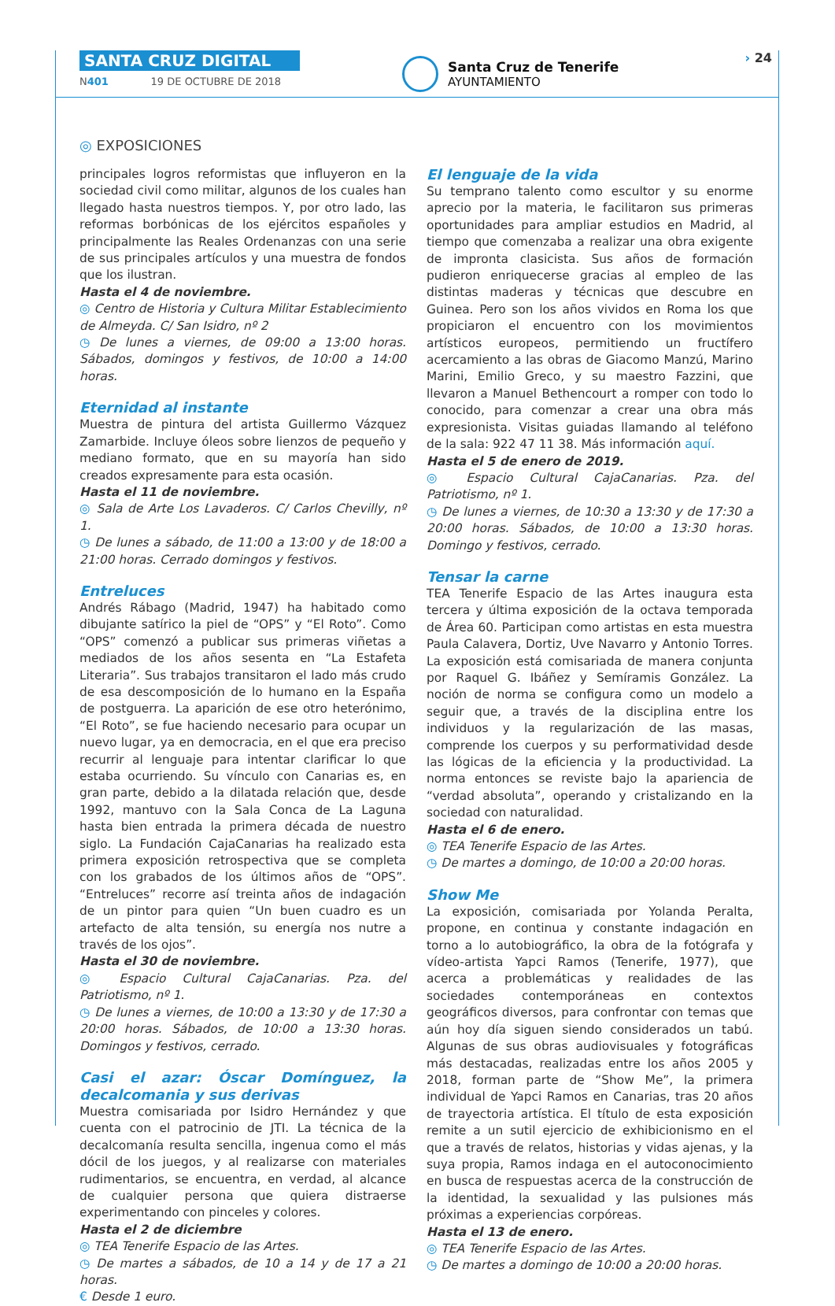SANTA CRUZ DIGITAL
N401 19 DE OCTUBRE DE 2018
Santa Cruz de Tenerife
AYUNTAMIENTO
› 24
◎ EXPOSICIONES
principales logros reformistas que influyeron en la sociedad civil como militar, algunos de los cuales han llegado hasta nuestros tiempos. Y, por otro lado, las reformas borbónicas de los ejércitos españoles y principalmente las Reales Ordenanzas con una serie de sus principales artículos y una muestra de fondos que los ilustran.
Hasta el 4 de noviembre.
◎ Centro de Historia y Cultura Militar Establecimiento de Almeyda. C/ San Isidro, nº 2
◷ De lunes a viernes, de 09:00 a 13:00 horas. Sábados, domingos y festivos, de 10:00 a 14:00 horas.
Eternidad al instante
Muestra de pintura del artista Guillermo Vázquez Zamarbide. Incluye óleos sobre lienzos de pequeño y mediano formato, que en su mayoría han sido creados expresamente para esta ocasión.
Hasta el 11 de noviembre.
◎ Sala de Arte Los Lavaderos. C/ Carlos Chevilly, nº 1.
◷ De lunes a sábado, de 11:00 a 13:00 y de 18:00 a 21:00 horas. Cerrado domingos y festivos.
Entreluces
Andrés Rábago (Madrid, 1947) ha habitado como dibujante satírico la piel de “OPS” y “El Roto”. Como “OPS” comenzó a publicar sus primeras viñetas a mediados de los años sesenta en “La Estafeta Literaria”. Sus trabajos transitaron el lado más crudo de esa descomposición de lo humano en la España de postguerra. La aparición de ese otro heterónimo, “El Roto”, se fue haciendo necesario para ocupar un nuevo lugar, ya en democracia, en el que era preciso recurrir al lenguaje para intentar clarificar lo que estaba ocurriendo. Su vínculo con Canarias es, en gran parte, debido a la dilatada relación que, desde 1992, mantuvo con la Sala Conca de La Laguna hasta bien entrada la primera década de nuestro siglo. La Fundación CajaCanarias ha realizado esta primera exposición retrospectiva que se completa con los grabados de los últimos años de “OPS”. “Entreluces” recorre así treinta años de indagación de un pintor para quien “Un buen cuadro es un artefacto de alta tensión, su energía nos nutre a través de los ojos”.
Hasta el 30 de noviembre.
◎ Espacio Cultural CajaCanarias. Pza. del Patriotismo, nº 1.
◷ De lunes a viernes, de 10:00 a 13:30 y de 17:30 a 20:00 horas. Sábados, de 10:00 a 13:30 horas. Domingos y festivos, cerrado.
Casi el azar: Óscar Domínguez, la decalcomania y sus derivas
Muestra comisariada por Isidro Hernández y que cuenta con el patrocinio de JTI. La técnica de la decalcomanía resulta sencilla, ingenua como el más dócil de los juegos, y al realizarse con materiales rudimentarios, se encuentra, en verdad, al alcance de cualquier persona que quiera distraerse experimentando con pinceles y colores.
Hasta el 2 de diciembre
◎ TEA Tenerife Espacio de las Artes.
◷ De martes a sábados, de 10 a 14 y de 17 a 21 horas.
€ Desde 1 euro.
El lenguaje de la vida
Su temprano talento como escultor y su enorme aprecio por la materia, le facilitaron sus primeras oportunidades para ampliar estudios en Madrid, al tiempo que comenzaba a realizar una obra exigente de impronta clasicista. Sus años de formación pudieron enriquecerse gracias al empleo de las distintas maderas y técnicas que descubre en Guinea. Pero son los años vividos en Roma los que propiciaron el encuentro con los movimientos artísticos europeos, permitiendo un fructífero acercamiento a las obras de Giacomo Manzú, Marino Marini, Emilio Greco, y su maestro Fazzini, que llevaron a Manuel Bethencourt a romper con todo lo conocido, para comenzar a crear una obra más expresionista. Visitas guiadas llamando al teléfono de la sala: 922 47 11 38. Más información aquí.
Hasta el 5 de enero de 2019.
◎ Espacio Cultural CajaCanarias. Pza. del Patriotismo, nº 1.
◷ De lunes a viernes, de 10:30 a 13:30 y de 17:30 a 20:00 horas. Sábados, de 10:00 a 13:30 horas. Domingo y festivos, cerrado.
Tensar la carne
TEA Tenerife Espacio de las Artes inaugura esta tercera y última exposición de la octava temporada de Área 60. Participan como artistas en esta muestra Paula Calavera, Dortiz, Uve Navarro y Antonio Torres. La exposición está comisariada de manera conjunta por Raquel G. Ibáñez y Semíramis González. La noción de norma se configura como un modelo a seguir que, a través de la disciplina entre los individuos y la regularización de las masas, comprende los cuerpos y su performatividad desde las lógicas de la eficiencia y la productividad. La norma entonces se reviste bajo la apariencia de “verdad absoluta”, operando y cristalizando en la sociedad con naturalidad.
Hasta el 6 de enero.
◎ TEA Tenerife Espacio de las Artes.
◷ De martes a domingo, de 10:00 a 20:00 horas.
Show Me
La exposición, comisariada por Yolanda Peralta, propone, en continua y constante indagación en torno a lo autobiográfico, la obra de la fotógrafa y vídeo-artista Yapci Ramos (Tenerife, 1977), que acerca a problemáticas y realidades de las sociedades contemporáneas en contextos geográficos diversos, para confrontar con temas que aún hoy día siguen siendo considerados un tabú. Algunas de sus obras audiovisuales y fotográficas más destacadas, realizadas entre los años 2005 y 2018, forman parte de “Show Me”, la primera individual de Yapci Ramos en Canarias, tras 20 años de trayectoria artística. El título de esta exposición remite a un sutil ejercicio de exhibicionismo en el que a través de relatos, historias y vidas ajenas, y la suya propia, Ramos indaga en el autoconocimiento en busca de respuestas acerca de la construcción de la identidad, la sexualidad y las pulsiones más próximas a experiencias corpóreas.
Hasta el 13 de enero.
◎ TEA Tenerife Espacio de las Artes.
◷ De martes a domingo de 10:00 a 20:00 horas.